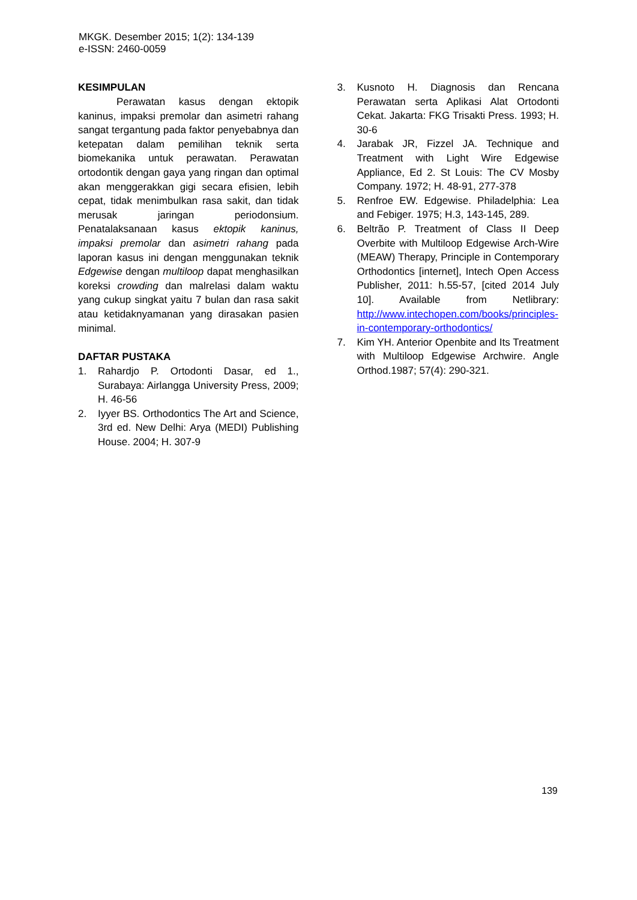MKGK. Desember 2015; 1(2): 134-139
e-ISSN: 2460-0059
KESIMPULAN
Perawatan kasus dengan ektopik kaninus, impaksi premolar dan asimetri rahang sangat tergantung pada faktor penyebabnya dan ketepatan dalam pemilihan teknik serta biomekanika untuk perawatan. Perawatan ortodontik dengan gaya yang ringan dan optimal akan menggerakkan gigi secara efisien, lebih cepat, tidak menimbulkan rasa sakit, dan tidak merusak jaringan periodonsium. Penatalaksanaan kasus ektopik kaninus, impaksi premolar dan asimetri rahang pada laporan kasus ini dengan menggunakan teknik Edgewise dengan multiloop dapat menghasilkan koreksi crowding dan malrelasi dalam waktu yang cukup singkat yaitu 7 bulan dan rasa sakit atau ketidaknyamanan yang dirasakan pasien minimal.
DAFTAR PUSTAKA
1. Rahardjo P. Ortodonti Dasar, ed 1., Surabaya: Airlangga University Press, 2009; H. 46-56
2. Iyyer BS. Orthodontics The Art and Science, 3rd ed. New Delhi: Arya (MEDI) Publishing House. 2004; H. 307-9
3. Kusnoto H. Diagnosis dan Rencana Perawatan serta Aplikasi Alat Ortodonti Cekat. Jakarta: FKG Trisakti Press. 1993; H. 30-6
4. Jarabak JR, Fizzel JA. Technique and Treatment with Light Wire Edgewise Appliance, Ed 2. St Louis: The CV Mosby Company. 1972; H. 48-91, 277-378
5. Renfroe EW. Edgewise. Philadelphia: Lea and Febiger. 1975; H.3, 143-145, 289.
6. Beltrão P. Treatment of Class II Deep Overbite with Multiloop Edgewise Arch-Wire (MEAW) Therapy, Principle in Contemporary Orthodontics [internet], Intech Open Access Publisher, 2011: h.55-57, [cited 2014 July 10]. Available from Netlibrary: http://www.intechopen.com/books/principles-in-contemporary-orthodontics/
7. Kim YH. Anterior Openbite and Its Treatment with Multiloop Edgewise Archwire. Angle Orthod.1987; 57(4): 290-321.
139